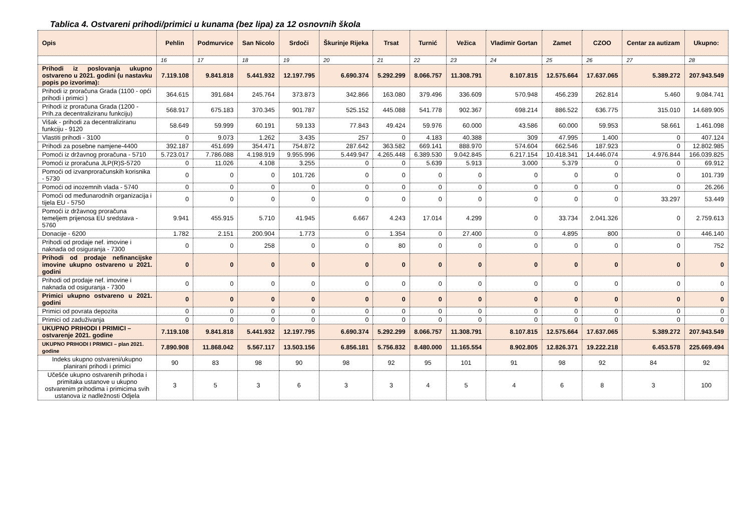Tablica 4. Ostvareni prihodi/primici u kunama (bez lipa) za 12 osnovnih škola
| Opis | Pehlin | Podmurvice | San Nicolo | Srdoči | Škurinje Rijeka | Trsat | Turnić | Vežica | Vladimir Gortan | Zamet | CZOO | Centar za autizam | Ukupno: |
| --- | --- | --- | --- | --- | --- | --- | --- | --- | --- | --- | --- | --- | --- |
| | 16 | 17 | 18 | 19 | 20 | 21 | 22 | 23 | 24 | 25 | 26 | 27 | 28 |
| Prihodi iz poslovanja ukupno ostvareno u 2021. godini (u nastavku popis po izvorima): | 7.119.108 | 9.841.818 | 5.441.932 | 12.197.795 | 6.690.374 | 5.292.299 | 8.066.757 | 11.308.791 | 8.107.815 | 12.575.664 | 17.637.065 | 5.389.272 | 207.943.549 |
| Prihodi iz proračuna Grada (1100 - opći prihodi i primici ) | 364.615 | 391.684 | 245.764 | 373.873 | 342.866 | 163.080 | 379.496 | 336.609 | 570.948 | 456.239 | 262.814 | 5.460 | 9.084.741 |
| Prihodi iz proračuna Grada (1200 - Prih.za decentraliziranu funkciju) | 568.917 | 675.183 | 370.345 | 901.787 | 525.152 | 445.088 | 541.778 | 902.367 | 698.214 | 886.522 | 636.775 | 315.010 | 14.689.905 |
| Višak - prihodi za decentraliziranu funkciju - 9120 | 58.649 | 59.999 | 60.191 | 59.133 | 77.843 | 49.424 | 59.976 | 60.000 | 43.586 | 60.000 | 59.953 | 58.661 | 1.461.098 |
| Vlastiti prihodi - 3100 | 0 | 9.073 | 1.262 | 3.435 | 257 | 0 | 4.183 | 40.388 | 309 | 47.995 | 1.400 | 0 | 407.124 |
| Prihodi za posebne namjene-4400 | 392.187 | 451.699 | 354.471 | 754.872 | 287.642 | 363.582 | 669.141 | 888.970 | 574.604 | 662.546 | 187.923 | 0 | 12.802.985 |
| Pomoći iz državnog proračuna - 5710 | 5.723.017 | 7.786.088 | 4.198.919 | 9.955.996 | 5.449.947 | 4.265.448 | 6.389.530 | 9.042.845 | 6.217.154 | 10.418.341 | 14.446.074 | 4.976.844 | 166.039.825 |
| Pomoći iz proračuna JLP(R)S-5720 | 0 | 11.026 | 4.108 | 3.255 | 0 | 0 | 5.639 | 5.913 | 3.000 | 5.379 | 0 | 0 | 69.912 |
| Pomoći od izvanproračunskih korisnika - 5730 | 0 | 0 | 0 | 101.726 | 0 | 0 | 0 | 0 | 0 | 0 | 0 | 0 | 101.739 |
| Pomoći od inozemnih vlada - 5740 | 0 | 0 | 0 | 0 | 0 | 0 | 0 | 0 | 0 | 0 | 0 | 0 | 26.266 |
| Pomoći od međunarodnih organizacija i tijela EU - 5750 | 0 | 0 | 0 | 0 | 0 | 0 | 0 | 0 | 0 | 0 | 0 | 33.297 | 53.449 |
| Pomoći iz državnog proračuna temeljem prijenosa EU sredstava - 5760 | 9.941 | 455.915 | 5.710 | 41.945 | 6.667 | 4.243 | 17.014 | 4.299 | 0 | 33.734 | 2.041.326 | 0 | 2.759.613 |
| Donacije - 6200 | 1.782 | 2.151 | 200.904 | 1.773 | 0 | 1.354 | 0 | 27.400 | 0 | 4.895 | 800 | 0 | 446.140 |
| Prihodi od prodaje nef. imovine i naknada od osiguranja - 7300 | 0 | 0 | 258 | 0 | 0 | 80 | 0 | 0 | 0 | 0 | 0 | 0 | 752 |
| Prihodi od prodaje nefinancijske imovine ukupno ostvareno u 2021. godini | 0 | 0 | 0 | 0 | 0 | 0 | 0 | 0 | 0 | 0 | 0 | 0 | 0 |
| Prihodi od prodaje nef. imovine i naknada od osiguranja - 7300 | 0 | 0 | 0 | 0 | 0 | 0 | 0 | 0 | 0 | 0 | 0 | 0 | 0 |
| Primici ukupno ostvareno u 2021. godini | 0 | 0 | 0 | 0 | 0 | 0 | 0 | 0 | 0 | 0 | 0 | 0 | 0 |
| Primici od povrata depozita | 0 | 0 | 0 | 0 | 0 | 0 | 0 | 0 | 0 | 0 | 0 | 0 | 0 |
| Primici od zaduživanja | 0 | 0 | 0 | 0 | 0 | 0 | 0 | 0 | 0 | 0 | 0 | 0 | 0 |
| UKUPNO PRIHODI I PRIMICI – ostvarenje 2021. godine | 7.119.108 | 9.841.818 | 5.441.932 | 12.197.795 | 6.690.374 | 5.292.299 | 8.066.757 | 11.308.791 | 8.107.815 | 12.575.664 | 17.637.065 | 5.389.272 | 207.943.549 |
| UKUPNO PRIHODI I PRIMICI – plan 2021. godine | 7.890.908 | 11.868.042 | 5.567.117 | 13.503.156 | 6.856.181 | 5.756.832 | 8.480.000 | 11.165.554 | 8.902.805 | 12.826.371 | 19.222.218 | 6.453.578 | 225.669.494 |
| Indeks ukupno ostvareni/ukupno planirani prihodi i primici | 90 | 83 | 98 | 90 | 98 | 92 | 95 | 101 | 91 | 98 | 92 | 84 | 92 |
| Učešće ukupno ostvarenih prihoda i primitaka ustanove u ukupno ostvarenim prihodima i primicima svih ustanova iz nadležnosti Odjela | 3 | 5 | 3 | 6 | 3 | 3 | 4 | 5 | 4 | 6 | 8 | 3 | 100 |